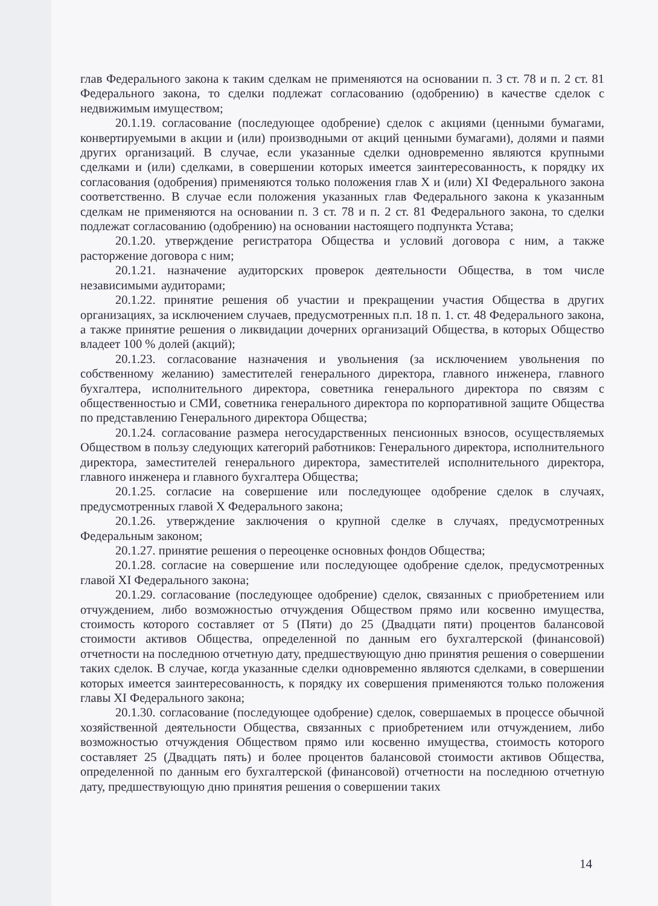глав Федерального закона к таким сделкам не применяются на основании п. 3 ст. 78 и п. 2 ст. 81 Федерального закона, то сделки подлежат согласованию (одобрению) в качестве сделок с недвижимым имуществом;
20.1.19. согласование (последующее одобрение) сделок с акциями (ценными бумагами, конвертируемыми в акции и (или) производными от акций ценными бумагами), долями и паями других организаций. В случае, если указанные сделки одновременно являются крупными сделками и (или) сделками, в совершении которых имеется заинтересованность, к порядку их согласования (одобрения) применяются только положения глав X и (или) XI Федерального закона соответственно. В случае если положения указанных глав Федерального закона к указанным сделкам не применяются на основании п. 3 ст. 78 и п. 2 ст. 81 Федерального закона, то сделки подлежат согласованию (одобрению) на основании настоящего подпункта Устава;
20.1.20. утверждение регистратора Общества и условий договора с ним, а также расторжение договора с ним;
20.1.21. назначение аудиторских проверок деятельности Общества, в том числе независимыми аудиторами;
20.1.22. принятие решения об участии и прекращении участия Общества в других организациях, за исключением случаев, предусмотренных п.п. 18 п. 1. ст. 48 Федерального закона, а также принятие решения о ликвидации дочерних организаций Общества, в которых Общество владеет 100 % долей (акций);
20.1.23. согласование назначения и увольнения (за исключением увольнения по собственному желанию) заместителей генерального директора, главного инженера, главного бухгалтера, исполнительного директора, советника генерального директора по связям с общественностью и СМИ, советника генерального директора по корпоративной защите Общества по представлению Генерального директора Общества;
20.1.24. согласование размера негосударственных пенсионных взносов, осуществляемых Обществом в пользу следующих категорий работников: Генерального директора, исполнительного директора, заместителей генерального директора, заместителей исполнительного директора, главного инженера и главного бухгалтера Общества;
20.1.25. согласие на совершение или последующее одобрение сделок в случаях, предусмотренных главой X Федерального закона;
20.1.26. утверждение заключения о крупной сделке в случаях, предусмотренных Федеральным законом;
20.1.27. принятие решения о переоценке основных фондов Общества;
20.1.28. согласие на совершение или последующее одобрение сделок, предусмотренных главой XI Федерального закона;
20.1.29. согласование (последующее одобрение) сделок, связанных с приобретением или отчуждением, либо возможностью отчуждения Обществом прямо или косвенно имущества, стоимость которого составляет от 5 (Пяти) до 25 (Двадцати пяти) процентов балансовой стоимости активов Общества, определенной по данным его бухгалтерской (финансовой) отчетности на последнюю отчетную дату, предшествующую дню принятия решения о совершении таких сделок. В случае, когда указанные сделки одновременно являются сделками, в совершении которых имеется заинтересованность, к порядку их совершения применяются только положения главы XI Федерального закона;
20.1.30. согласование (последующее одобрение) сделок, совершаемых в процессе обычной хозяйственной деятельности Общества, связанных с приобретением или отчуждением, либо возможностью отчуждения Обществом прямо или косвенно имущества, стоимость которого составляет 25 (Двадцать пять) и более процентов балансовой стоимости активов Общества, определенной по данным его бухгалтерской (финансовой) отчетности на последнюю отчетную дату, предшествующую дню принятия решения о совершении таких
14